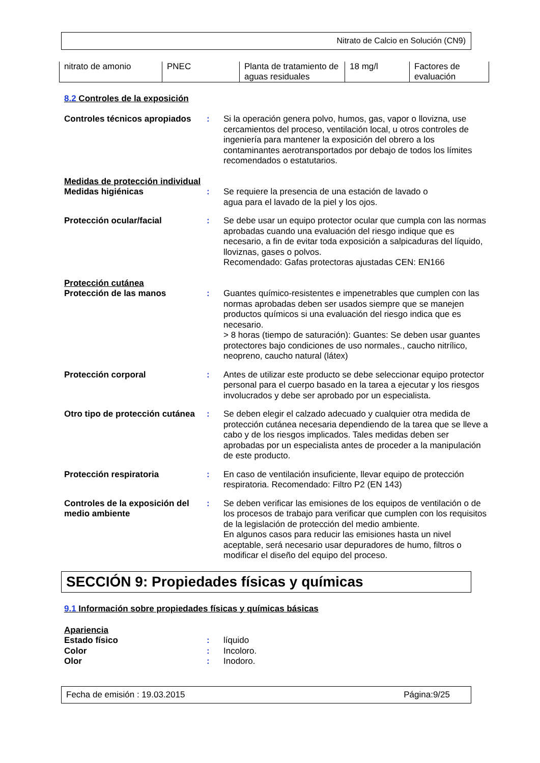Nitrato de Calcio en Solución (CN9)
| nitrato de amonio | PNEC | Planta de tratamiento de aguas residuales | 18 mg/l | Factores de evaluación |
8.2 Controles de la exposición
Controles técnicos apropiados
: Si la operación genera polvo, humos, gas, vapor o llovizna, use cercamientos del proceso, ventilación local, u otros controles de ingeniería para mantener la exposición del obrero a los contaminantes aerotransportados por debajo de todos los límites recomendados o estatutarios.
Medidas de protección individual
Medidas higiénicas : Se requiere la presencia de una estación de lavado o
agua para el lavado de la piel y los ojos.
Protección ocular/facial : Se debe usar un equipo protector ocular que cumpla con las normas aprobadas cuando una evaluación del riesgo indique que es necesario, a fin de evitar toda exposición a salpicaduras del líquido, lloviznas, gases o polvos.
Recomendado: Gafas protectoras ajustadas CEN: EN166
Protección cutánea
Protección de las manos : Guantes químico-resistentes e impenetrables que cumplen con las normas aprobadas deben ser usados siempre que se manejen productos químicos si una evaluación del riesgo indica que es necesario.
> 8 horas (tiempo de saturación): Guantes: Se deben usar guantes protectores bajo condiciones de uso normales., caucho nitrílico, neopreno, caucho natural (látex)
Protección corporal : Antes de utilizar este producto se debe seleccionar equipo protector personal para el cuerpo basado en la tarea a ejecutar y los riesgos involucrados y debe ser aprobado por un especialista.
Otro tipo de protección cutánea
: Se deben elegir el calzado adecuado y cualquier otra medida de protección cutánea necesaria dependiendo de la tarea que se lleve a cabo y de los riesgos implicados. Tales medidas deben ser aprobadas por un especialista antes de proceder a la manipulación de este producto.
Protección respiratoria : En caso de ventilación insuficiente, llevar equipo de protección respiratoria. Recomendado: Filtro P2 (EN 143)
Controles de la exposición del medio ambiente
: Se deben verificar las emisiones de los equipos de ventilación o de los procesos de trabajo para verificar que cumplen con los requisitos de la legislación de protección del medio ambiente.
En algunos casos para reducir las emisiones hasta un nivel aceptable, será necesario usar depuradores de humo, filtros o modificar el diseño del equipo del proceso.
SECCIÓN 9: Propiedades físicas y químicas
9.1 Información sobre propiedades físicas y químicas básicas
Apariencia
Estado físico : líquido
Color : Incoloro.
Olor : Inodoro.
Fecha de emisión : 19.03.2015 Página:9/25